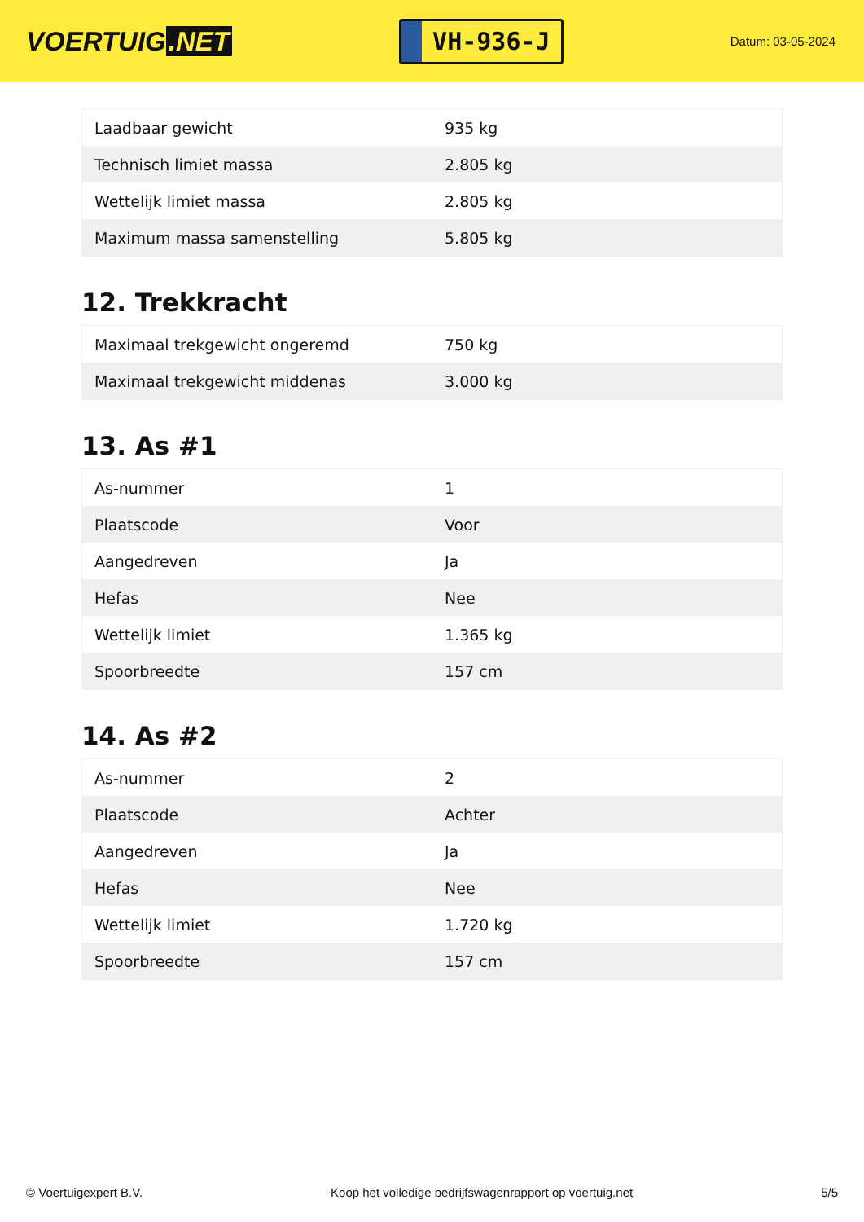VOERTUIG.NET
VH-936-J
Datum: 03-05-2024
| Laadbaar gewicht | 935 kg |
| Technisch limiet massa | 2.805 kg |
| Wettelijk limiet massa | 2.805 kg |
| Maximum massa samenstelling | 5.805 kg |
12. Trekkracht
| Maximaal trekgewicht ongeremd | 750 kg |
| Maximaal trekgewicht middenas | 3.000 kg |
13. As #1
| As-nummer | 1 |
| Plaatscode | Voor |
| Aangedreven | Ja |
| Hefas | Nee |
| Wettelijk limiet | 1.365 kg |
| Spoorbreedte | 157 cm |
14. As #2
| As-nummer | 2 |
| Plaatscode | Achter |
| Aangedreven | Ja |
| Hefas | Nee |
| Wettelijk limiet | 1.720 kg |
| Spoorbreedte | 157 cm |
© Voertuigexpert B.V. Koop het volledige bedrijfswagenrapport op voertuig.net 5/5